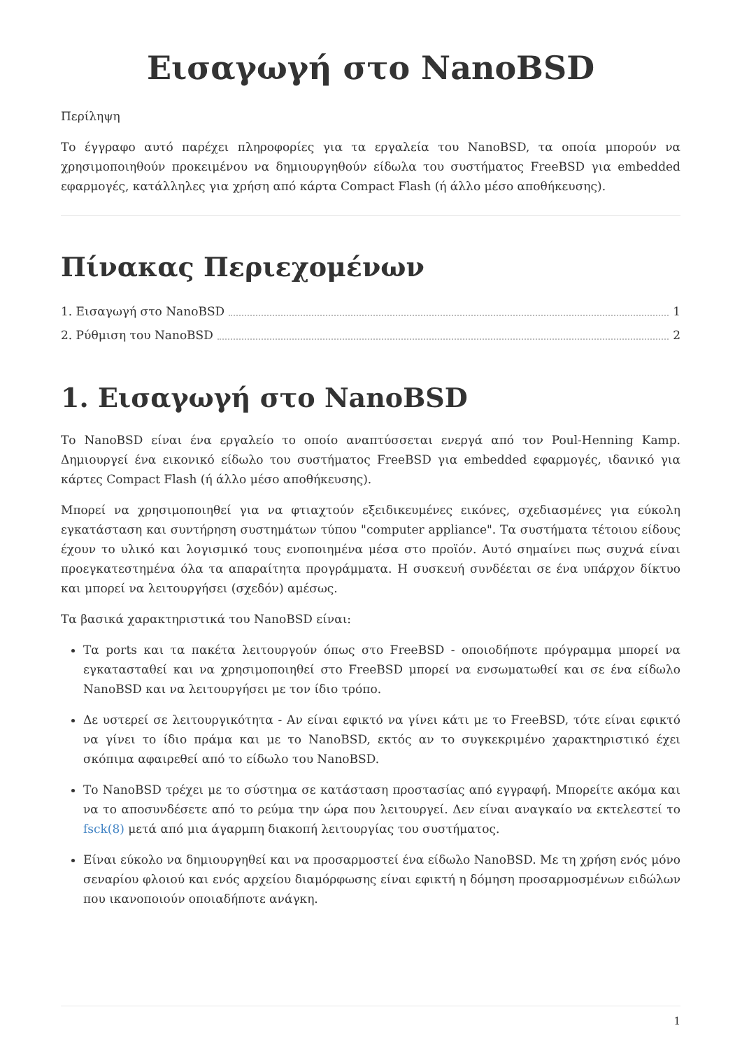Εισαγωγή στο NanoBSD
Περίληψη
Το έγγραφο αυτό παρέχει πληροφορίες για τα εργαλεία του NanoBSD, τα οποία μπορούν να χρησιμοποιηθούν προκειμένου να δημιουργηθούν είδωλα του συστήματος FreeBSD για embedded εφαρμογές, κατάλληλες για χρήση από κάρτα Compact Flash (ή άλλο μέσο αποθήκευσης).
Πίνακας Περιεχομένων
1. Εισαγωγή στο NanoBSD 1
2. Ρύθμιση του NanoBSD 2
1. Εισαγωγή στο NanoBSD
Το NanoBSD είναι ένα εργαλείο το οποίο αναπτύσσεται ενεργά από τον Poul-Henning Kamp. Δημιουργεί ένα εικονικό είδωλο του συστήματος FreeBSD για embedded εφαρμογές, ιδανικό για κάρτες Compact Flash (ή άλλο μέσο αποθήκευσης).
Μπορεί να χρησιμοποιηθεί για να φτιαχτούν εξειδικευμένες εικόνες, σχεδιασμένες για εύκολη εγκατάσταση και συντήρηση συστημάτων τύπου "computer appliance". Τα συστήματα τέτοιου είδους έχουν το υλικό και λογισμικό τους ενοποιημένα μέσα στο προϊόν. Αυτό σημαίνει πως συχνά είναι προεγκατεστημένα όλα τα απαραίτητα προγράμματα. Η συσκευή συνδέεται σε ένα υπάρχον δίκτυο και μπορεί να λειτουργήσει (σχεδόν) αμέσως.
Τα βασικά χαρακτηριστικά του NanoBSD είναι:
Τα ports και τα πακέτα λειτουργούν όπως στο FreeBSD - οποιοδήποτε πρόγραμμα μπορεί να εγκατασταθεί και να χρησιμοποιηθεί στο FreeBSD μπορεί να ενσωματωθεί και σε ένα είδωλο NanoBSD και να λειτουργήσει με τον ίδιο τρόπο.
Δε υστερεί σε λειτουργικότητα - Αν είναι εφικτό να γίνει κάτι με το FreeBSD, τότε είναι εφικτό να γίνει το ίδιο πράμα και με το NanoBSD, εκτός αν το συγκεκριμένο χαρακτηριστικό έχει σκόπιμα αφαιρεθεί από το είδωλο του NanoBSD.
Το NanoBSD τρέχει με το σύστημα σε κατάσταση προστασίας από εγγραφή. Μπορείτε ακόμα και να το αποσυνδέσετε από το ρεύμα την ώρα που λειτουργεί. Δεν είναι αναγκαίο να εκτελεστεί το fsck(8) μετά από μια άγαρμπη διακοπή λειτουργίας του συστήματος.
Είναι εύκολο να δημιουργηθεί και να προσαρμοστεί ένα είδωλο NanoBSD. Με τη χρήση ενός μόνο σεναρίου φλοιού και ενός αρχείου διαμόρφωσης είναι εφικτή η δόμηση προσαρμοσμένων ειδώλων που ικανοποιούν οποιαδήποτε ανάγκη.
1